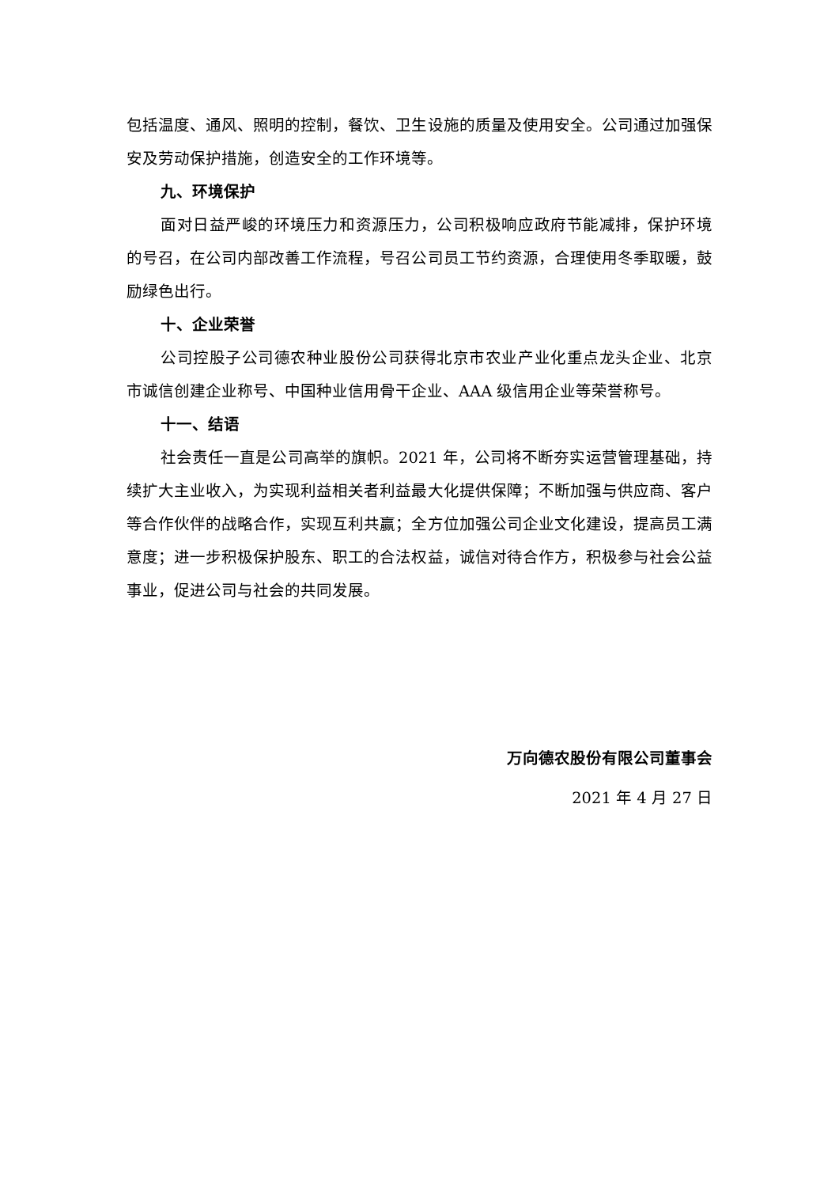包括温度、通风、照明的控制，餐饮、卫生设施的质量及使用安全。公司通过加强保安及劳动保护措施，创造安全的工作环境等。
九、环境保护
面对日益严峻的环境压力和资源压力，公司积极响应政府节能减排，保护环境的号召，在公司内部改善工作流程，号召公司员工节约资源，合理使用冬季取暖，鼓励绿色出行。
十、企业荣誉
公司控股子公司德农种业股份公司获得北京市农业产业化重点龙头企业、北京市诚信创建企业称号、中国种业信用骨干企业、AAA 级信用企业等荣誉称号。
十一、结语
社会责任一直是公司高举的旗帜。2021 年，公司将不断夯实运营管理基础，持续扩大主业收入，为实现利益相关者利益最大化提供保障；不断加强与供应商、客户等合作伙伴的战略合作，实现互利共赢；全方位加强公司企业文化建设，提高员工满意度；进一步积极保护股东、职工的合法权益，诚信对待合作方，积极参与社会公益事业，促进公司与社会的共同发展。
万向德农股份有限公司董事会
2021 年 4 月 27 日